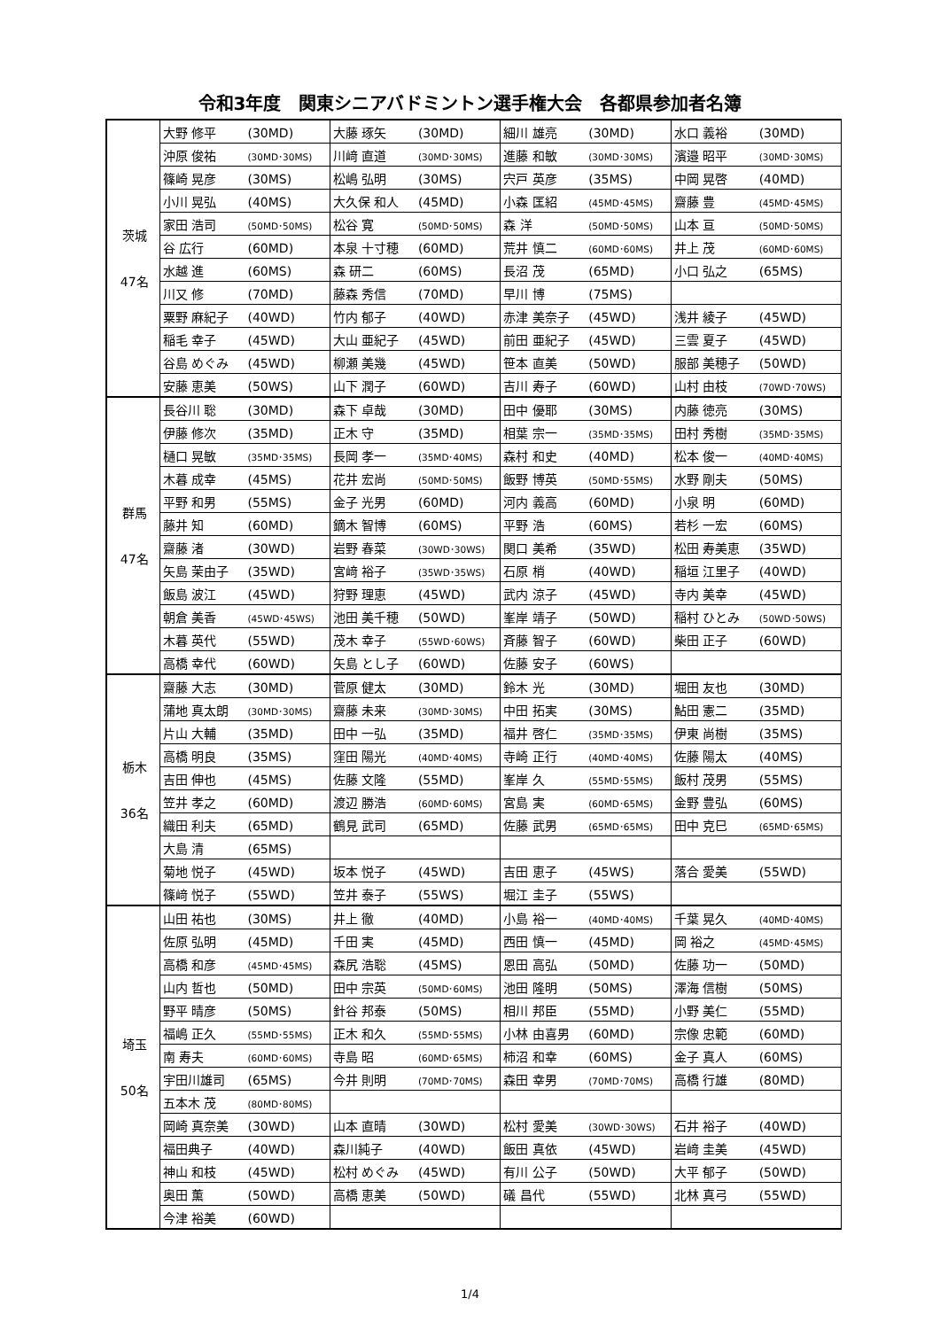令和3年度　関東シニアバドミントン選手権大会　各都県参加者名簿
| 茨城 47名 | 大野 修平 (30MD) | 大藤 琢矢 (30MD) | 細川 雄亮 (30MD) | 水口 義裕 (30MD) |
| | 沖原 俊祐 (30MD･30MS) | 川﨑 直道 (30MD･30MS) | 進藤 和敏 (30MD･30MS) | 濱邉 昭平 (30MD･30MS) |
| | 篠崎 晃彦 (30MS) | 松嶋 弘明 (30MS) | 宍戸 英彦 (35MS) | 中岡 晃啓 (40MD) |
| | 小川 晃弘 (40MS) | 大久保 和人 (45MD) | 小森 匡紹 (45MD･45MS) | 齋藤 豊 (45MD･45MS) |
| | 家田 浩司 (50MD･50MS) | 松谷 寛 (50MD･50MS) | 森 洋 (50MD･50MS) | 山本 亘 (50MD･50MS) |
| | 谷 広行 (60MD) | 本泉 十寸穂 (60MD) | 荒井 慎二 (60MD･60MS) | 井上 茂 (60MD･60MS) |
| | 水越 進 (60MS) | 森 研二 (60MS) | 長沼 茂 (65MD) | 小口 弘之 (65MS) |
| | 川又 修 (70MD) | 藤森 秀信 (70MD) | 早川 博 (75MS) | |
| | 粟野 麻紀子 (40WD) | 竹内 郁子 (40WD) | 赤津 美奈子 (45WD) | 浅井 綾子 (45WD) |
| | 稲毛 幸子 (45WD) | 大山 亜紀子 (45WD) | 前田 亜紀子 (45WD) | 三雲 夏子 (45WD) |
| | 谷島 めぐみ (45WD) | 柳瀬 美幾 (45WD) | 笹本 直美 (50WD) | 服部 美穂子 (50WD) |
| | 安藤 恵美 (50WS) | 山下 潤子 (60WD) | 吉川 寿子 (60WD) | 山村 由枝 (70WD･70WS) |
| 群馬 47名 | 長谷川 聡 (30MD) | 森下 卓哉 (30MD) | 田中 優耶 (30MS) | 内藤 徳亮 (30MS) |
| | 伊藤 修次 (35MD) | 正木 守 (35MD) | 相葉 宗一 (35MD･35MS) | 田村 秀樹 (35MD･35MS) |
| | 樋口 晃敏 (35MD･35MS) | 長岡 孝一 (35MD･40MS) | 森村 和史 (40MD) | 松本 俊一 (40MD･40MS) |
| | 木暮 成幸 (45MS) | 花井 宏尚 (50MD･50MS) | 飯野 博英 (50MD･55MS) | 水野 剛夫 (50MS) |
| | 平野 和男 (55MS) | 金子 光男 (60MD) | 河内 義高 (60MD) | 小泉 明 (60MD) |
| | 藤井 知 (60MD) | 鏑木 智博 (60MS) | 平野 浩 (60MS) | 若杉 一宏 (60MS) |
| | 齋藤 渚 (30WD) | 岩野 春菜 (30WD･30WS) | 関口 美希 (35WD) | 松田 寿美恵 (35WD) |
| | 矢島 茉由子 (35WD) | 宮﨑 裕子 (35WD･35WS) | 石原 梢 (40WD) | 稲垣 江里子 (40WD) |
| | 飯島 波江 (45WD) | 狩野 理恵 (45WD) | 武内 涼子 (45WD) | 寺内 美幸 (45WD) |
| | 朝倉 美香 (45WD･45WS) | 池田 美千穂 (50WD) | 峯岸 靖子 (50WD) | 稲村 ひとみ (50WD･50WS) |
| | 木暮 英代 (55WD) | 茂木 幸子 (55WD･60WS) | 斉藤 智子 (60WD) | 柴田 正子 (60WD) |
| | 高橋 幸代 (60WD) | 矢島 とし子 (60WD) | 佐藤 安子 (60WS) | |
| 栃木 36名 | 齋藤 大志 (30MD) | 菅原 健太 (30MD) | 鈴木 光 (30MD) | 堀田 友也 (30MD) |
| | 蒲地 真太朗 (30MD･30MS) | 齋藤 未来 (30MD･30MS) | 中田 拓実 (30MS) | 鮎田 憲二 (35MD) |
| | 片山 大輔 (35MD) | 田中 一弘 (35MD) | 福井 啓仁 (35MD･35MS) | 伊東 尚樹 (35MS) |
| | 高橋 明良 (35MS) | 窪田 陽光 (40MD･40MS) | 寺崎 正行 (40MD･40MS) | 佐藤 陽太 (40MS) |
| | 吉田 伸也 (45MS) | 佐藤 文隆 (55MD) | 峯岸 久 (55MD･55MS) | 飯村 茂男 (55MS) |
| | 笠井 孝之 (60MD) | 渡辺 勝浩 (60MD･60MS) | 宮島 実 (60MD･65MS) | 金野 豊弘 (60MS) |
| | 織田 利夫 (65MD) | 鶴見 武司 (65MD) | 佐藤 武男 (65MD･65MS) | 田中 克巳 (65MD･65MS) |
| | 大島 清 (65MS) | | | |
| | 菊地 悦子 (45WD) | 坂本 悦子 (45WD) | 吉田 恵子 (45WS) | 落合 愛美 (55WD) |
| | 篠﨑 悦子 (55WD) | 笠井 泰子 (55WS) | 堀江 圭子 (55WS) | |
| 埼玉 50名 | 山田 祐也 (30MS) | 井上 徹 (40MD) | 小島 裕一 (40MD･40MS) | 千葉 晃久 (40MD･40MS) |
| | 佐原 弘明 (45MD) | 千田 実 (45MD) | 西田 慎一 (45MD) | 岡 裕之 (45MD･45MS) |
| | 高橋 和彦 (45MD･45MS) | 森尻 浩聡 (45MS) | 恩田 高弘 (50MD) | 佐藤 功一 (50MD) |
| | 山内 哲也 (50MD) | 田中 宗英 (50MD･60MS) | 池田 隆明 (50MS) | 澤海 信樹 (50MS) |
| | 野平 晴彦 (50MS) | 針谷 邦泰 (50MS) | 相川 邦臣 (55MD) | 小野 美仁 (55MD) |
| | 福嶋 正久 (55MD･55MS) | 正木 和久 (55MD･55MS) | 小林 由喜男 (60MD) | 宗像 忠範 (60MD) |
| | 南 寿夫 (60MD･60MS) | 寺島 昭 (60MD･65MS) | 柿沼 和幸 (60MS) | 金子 真人 (60MS) |
| | 宇田川雄司 (65MS) | 今井 則明 (70MD･70MS) | 森田 幸男 (70MD･70MS) | 高橋 行雄 (80MD) |
| | 五本木 茂 (80MD･80MS) | | | |
| | 岡崎 真奈美 (30WD) | 山本 直晴 (30WD) | 松村 愛美 (30WD･30WS) | 石井 裕子 (40WD) |
| | 福田典子 (40WD) | 森川純子 (40WD) | 飯田 真依 (45WD) | 岩﨑 圭美 (45WD) |
| | 神山 和枝 (45WD) | 松村 めぐみ (45WD) | 有川 公子 (50WD) | 大平 郁子 (50WD) |
| | 奥田 薫 (50WD) | 高橋 恵美 (50WD) | 礒 昌代 (55WD) | 北林 真弓 (55WD) |
| | 今津 裕美 (60WD) | | | |
1/4